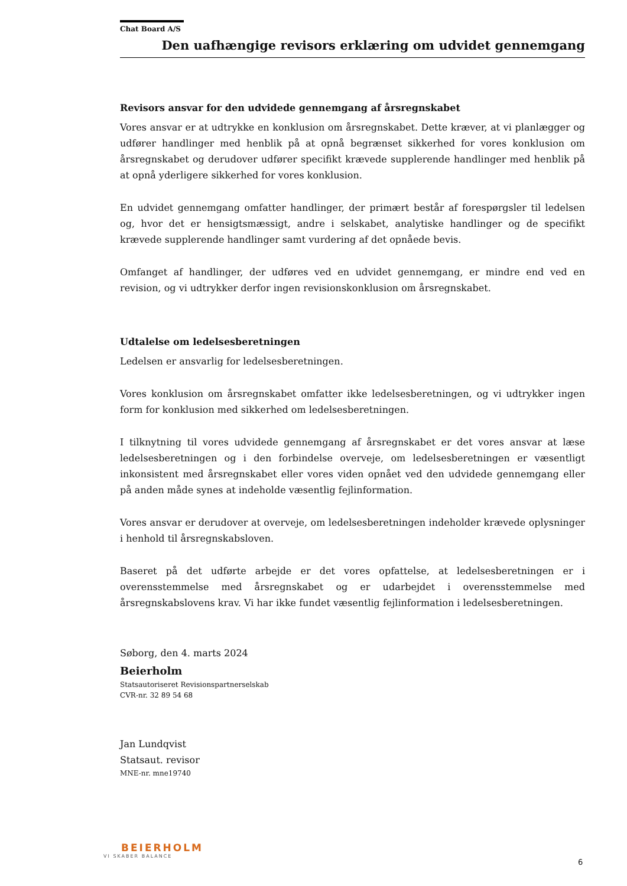Chat Board A/S
Den uafhængige revisors erklæring om udvidet gennemgang
Revisors ansvar for den udvidede gennemgang af årsregnskabet
Vores ansvar er at udtrykke en konklusion om årsregnskabet. Dette kræver, at vi planlægger og udfører handlinger med henblik på at opnå begrænset sikkerhed for vores konklusion om årsregnskabet og derudover udfører specifikt krævede supplerende handlinger med henblik på at opnå yderligere sikkerhed for vores konklusion.
En udvidet gennemgang omfatter handlinger, der primært består af forespørgsler til ledelsen og, hvor det er hensigtsmæssigt, andre i selskabet, analytiske handlinger og de specifikt krævede supplerende handlinger samt vurdering af det opnåede bevis.
Omfanget af handlinger, der udføres ved en udvidet gennemgang, er mindre end ved en revision, og vi udtrykker derfor ingen revisionskonklusion om årsregnskabet.
Udtalelse om ledelsesberetningen
Ledelsen er ansvarlig for ledelsesberetningen.
Vores konklusion om årsregnskabet omfatter ikke ledelsesberetningen, og vi udtrykker ingen form for konklusion med sikkerhed om ledelsesberetningen.
I tilknytning til vores udvidede gennemgang af årsregnskabet er det vores ansvar at læse ledelsesberetningen og i den forbindelse overveje, om ledelsesberetningen er væsentligt inkonsistent med årsregnskabet eller vores viden opnået ved den udvidede gennemgang eller på anden måde synes at indeholde væsentlig fejlinformation.
Vores ansvar er derudover at overveje, om ledelsesberetningen indeholder krævede oplysninger i henhold til årsregnskabsloven.
Baseret på det udførte arbejde er det vores opfattelse, at ledelsesberetningen er i overensstemmelse med årsregnskabet og er udarbejdet i overensstemmelse med årsregnskabslovens krav. Vi har ikke fundet væsentlig fejlinformation i ledelsesberetningen.
Søborg, den 4. marts 2024
Beierholm
Statsautoriseret Revisionspartnerselskab
CVR-nr. 32 89 54 68
Jan Lundqvist
Statsaut. revisor
MNE-nr. mne19740
BEIERHOLM
VI SKABER BALANCE
6